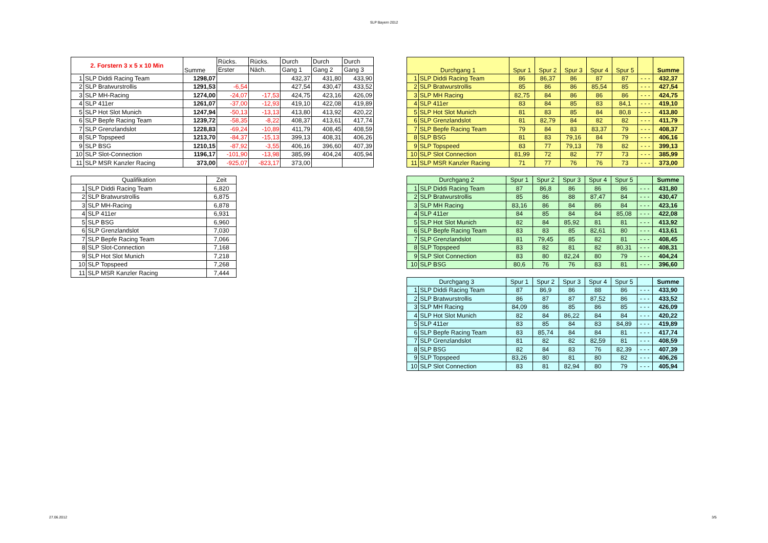SLP Bayern 2012
| 2. Forstern 3 x 5 x 10 Min | | Summe | Rücks. | Rücks. | Durch | Durch | Durch |
| --- | --- | --- | --- | --- | --- | --- | --- |
| | | | Erster | Näch. | Gang 1 | Gang 2 | Gang 3 |
| 1 | SLP Diddi Racing Team | 1298,07 | | | 432,37 | 431,80 | 433,90 |
| 2 | SLP Bratwurstrollis | 1291,53 | -6,54 | | 427,54 | 430,47 | 433,52 |
| 3 | SLP MH-Racing | 1274,00 | -24,07 | -17,53 | 424,75 | 423,16 | 426,09 |
| 4 | SLP 411er | 1261,07 | -37,00 | -12,93 | 419,10 | 422,08 | 419,89 |
| 5 | SLP Hot Slot Munich | 1247,94 | -50,13 | -13,13 | 413,80 | 413,92 | 420,22 |
| 6 | SLP Bepfe Racing Team | 1239,72 | -58,35 | -8,22 | 408,37 | 413,61 | 417,74 |
| 7 | SLP Grenzlandslot | 1228,83 | -69,24 | -10,89 | 411,79 | 408,45 | 408,59 |
| 8 | SLP Topspeed | 1213,70 | -84,37 | -15,13 | 399,13 | 408,31 | 406,26 |
| 9 | SLP BSG | 1210,15 | -87,92 | -3,55 | 406,16 | 396,60 | 407,39 |
| 10 | SLP Slot-Connection | 1196,17 | -101,90 | -13,98 | 385,99 | 404,24 | 405,94 |
| 11 | SLP MSR Kanzler Racing | 373,00 | -925,07 | -823,17 | 373,00 | | |
| Qualifikation | | Zeit |
| --- | --- | --- |
| 1 | SLP Diddi Racing Team | 6,820 |
| 2 | SLP Bratwurstrollis | 6,875 |
| 3 | SLP MH-Racing | 6,878 |
| 4 | SLP 411er | 6,931 |
| 5 | SLP BSG | 6,960 |
| 6 | SLP Grenzlandslot | 7,030 |
| 7 | SLP Bepfe Racing Team | 7,066 |
| 8 | SLP Slot-Connection | 7,168 |
| 9 | SLP Hot Slot Munich | 7,218 |
| 10 | SLP Topspeed | 7,268 |
| 11 | SLP MSR Kanzler Racing | 7,444 |
| Durchgang 1 | | Spur 1 | Spur 2 | Spur 3 | Spur 4 | Spur 5 | | Summe |
| --- | --- | --- | --- | --- | --- | --- | --- | --- |
| 1 | SLP Diddi Racing Team | 86 | 86,37 | 86 | 87 | 87 | - - - | 432,37 |
| 2 | SLP Bratwurstrollis | 85 | 86 | 86 | 85,54 | 85 | - - - | 427,54 |
| 3 | SLP MH Racing | 82,75 | 84 | 86 | 86 | 86 | - - - | 424,75 |
| 4 | SLP 411er | 83 | 84 | 85 | 83 | 84,1 | - - - | 419,10 |
| 5 | SLP Hot Slot Munich | 81 | 83 | 85 | 84 | 80,8 | - - - | 413,80 |
| 6 | SLP Grenzlandslot | 81 | 82,79 | 84 | 82 | 82 | - - - | 411,79 |
| 7 | SLP Bepfe Racing Team | 79 | 84 | 83 | 83,37 | 79 | - - - | 408,37 |
| 8 | SLP BSG | 81 | 83 | 79,16 | 84 | 79 | - - - | 406,16 |
| 9 | SLP Topspeed | 83 | 77 | 79,13 | 78 | 82 | - - - | 399,13 |
| 10 | SLP Slot Connection | 81,99 | 72 | 82 | 77 | 73 | - - - | 385,99 |
| 11 | SLP MSR Kanzler Racing | 71 | 77 | 76 | 76 | 73 | - - - | 373,00 |
| Durchgang 2 | | Spur 1 | Spur 2 | Spur 3 | Spur 4 | Spur 5 | | Summe |
| --- | --- | --- | --- | --- | --- | --- | --- | --- |
| 1 | SLP Diddi Racing Team | 87 | 86,8 | 86 | 86 | 86 | - - - | 431,80 |
| 2 | SLP Bratwurstrollis | 85 | 86 | 88 | 87,47 | 84 | - - - | 430,47 |
| 3 | SLP MH Racing | 83,16 | 86 | 84 | 86 | 84 | - - - | 423,16 |
| 4 | SLP 411er | 84 | 85 | 84 | 84 | 85,08 | - - - | 422,08 |
| 5 | SLP Hot Slot Munich | 82 | 84 | 85,92 | 81 | 81 | - - - | 413,92 |
| 6 | SLP Bepfe Racing Team | 83 | 83 | 85 | 82,61 | 80 | - - - | 413,61 |
| 7 | SLP Grenzlandslot | 81 | 79,45 | 85 | 82 | 81 | - - - | 408,45 |
| 8 | SLP Topspeed | 83 | 82 | 81 | 82 | 80,31 | - - - | 408,31 |
| 9 | SLP Slot Connection | 83 | 80 | 82,24 | 80 | 79 | - - - | 404,24 |
| 10 | SLP BSG | 80,6 | 76 | 76 | 83 | 81 | - - - | 396,60 |
| Durchgang 3 | | Spur 1 | Spur 2 | Spur 3 | Spur 4 | Spur 5 | | Summe |
| --- | --- | --- | --- | --- | --- | --- | --- | --- |
| 1 | SLP Diddi Racing Team | 87 | 86,9 | 86 | 88 | 86 | - - - | 433,90 |
| 2 | SLP Bratwurstrollis | 86 | 87 | 87 | 87,52 | 86 | - - - | 433,52 |
| 3 | SLP MH Racing | 84,09 | 86 | 85 | 86 | 85 | - - - | 426,09 |
| 4 | SLP Hot Slot Munich | 82 | 84 | 86,22 | 84 | 84 | - - - | 420,22 |
| 5 | SLP 411er | 83 | 85 | 84 | 83 | 84,89 | - - - | 419,89 |
| 6 | SLP Bepfe Racing Team | 83 | 85,74 | 84 | 84 | 81 | - - - | 417,74 |
| 7 | SLP Grenzlandslot | 81 | 82 | 82 | 82,59 | 81 | - - - | 408,59 |
| 8 | SLP BSG | 82 | 84 | 83 | 76 | 82,39 | - - - | 407,39 |
| 9 | SLP Topspeed | 83,26 | 80 | 81 | 80 | 82 | - - - | 406,26 |
| 10 | SLP Slot Connection | 83 | 81 | 82,94 | 80 | 79 | - - - | 405,94 |
27.06.2012 3/5